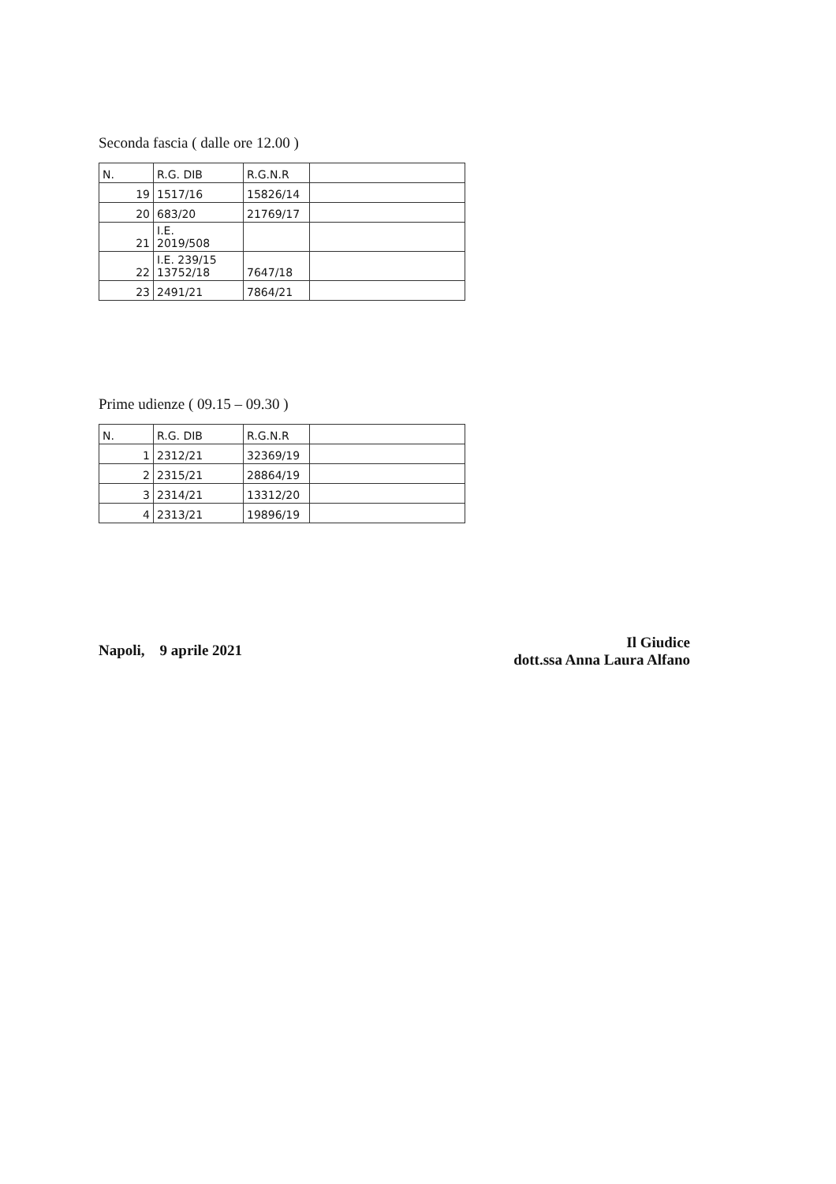Seconda fascia ( dalle ore 12.00 )
| N. | R.G. DIB | R.G.N.R | |
| 19 | 1517/16 | 15826/14 | |
| 20 | 683/20 | 21769/17 | |
| 21 | I.E. 2019/508 | | |
| 22 | I.E. 239/15 13752/18 | 7647/18 | |
| 23 | 2491/21 | 7864/21 | |
Prime udienze ( 09.15 – 09.30 )
| N. | R.G. DIB | R.G.N.R | |
| 1 | 2312/21 | 32369/19 | |
| 2 | 2315/21 | 28864/19 | |
| 3 | 2314/21 | 13312/20 | |
| 4 | 2313/21 | 19896/19 | |
Napoli, 9 aprile 2021
Il Giudice
dott.ssa Anna Laura Alfano